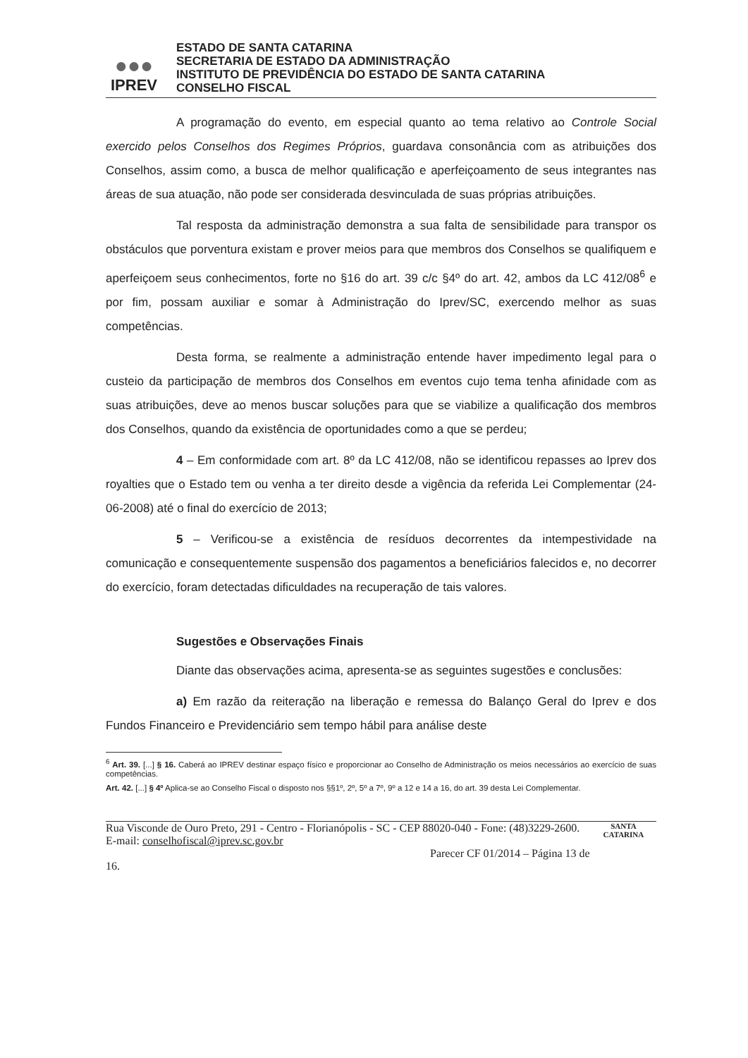●●●
IPREV
ESTADO DE SANTA CATARINA
SECRETARIA DE ESTADO DA ADMINISTRAÇÃO
INSTITUTO DE PREVIDÊNCIA DO ESTADO DE SANTA CATARINA
CONSELHO FISCAL
A programação do evento, em especial quanto ao tema relativo ao Controle Social exercido pelos Conselhos dos Regimes Próprios, guardava consonância com as atribuições dos Conselhos, assim como, a busca de melhor qualificação e aperfeiçoamento de seus integrantes nas áreas de sua atuação, não pode ser considerada desvinculada de suas próprias atribuições.
Tal resposta da administração demonstra a sua falta de sensibilidade para transpor os obstáculos que porventura existam e prover meios para que membros dos Conselhos se qualifiquem e aperfeiçoem seus conhecimentos, forte no §16 do art. 39 c/c §4º do art. 42, ambos da LC 412/08<sup>6</sup> e por fim, possam auxiliar e somar à Administração do Iprev/SC, exercendo melhor as suas competências.
Desta forma, se realmente a administração entende haver impedimento legal para o custeio da participação de membros dos Conselhos em eventos cujo tema tenha afinidade com as suas atribuições, deve ao menos buscar soluções para que se viabilize a qualificação dos membros dos Conselhos, quando da existência de oportunidades como a que se perdeu;
4 – Em conformidade com art. 8º da LC 412/08, não se identificou repasses ao Iprev dos royalties que o Estado tem ou venha a ter direito desde a vigência da referida Lei Complementar (24-06-2008) até o final do exercício de 2013;
5 – Verificou-se a existência de resíduos decorrentes da intempestividade na comunicação e consequentemente suspensão dos pagamentos a beneficiários falecidos e, no decorrer do exercício, foram detectadas dificuldades na recuperação de tais valores.
Sugestões e Observações Finais
Diante das observações acima, apresenta-se as seguintes sugestões e conclusões:
a) Em razão da reiteração na liberação e remessa do Balanço Geral do Iprev e dos Fundos Financeiro e Previdenciário sem tempo hábil para análise deste
<sup>6</sup> Art. 39. [...] § 16. Caberá ao IPREV destinar espaço físico e proporcionar ao Conselho de Administração os meios necessários ao exercício de suas competências.
Art. 42. [...] § 4º Aplica-se ao Conselho Fiscal o disposto nos §§1º, 2º, 5º a 7º, 9º a 12 e 14 a 16, do art. 39 desta Lei Complementar.
Rua Visconde de Ouro Preto, 291 - Centro - Florianópolis - SC - CEP 88020-040 - Fone: (48)3229-2600.
E-mail: conselhofiscal@iprev.sc.gov.br
Parecer CF 01/2014 – Página 13 de 16.
SANTA CATARINA